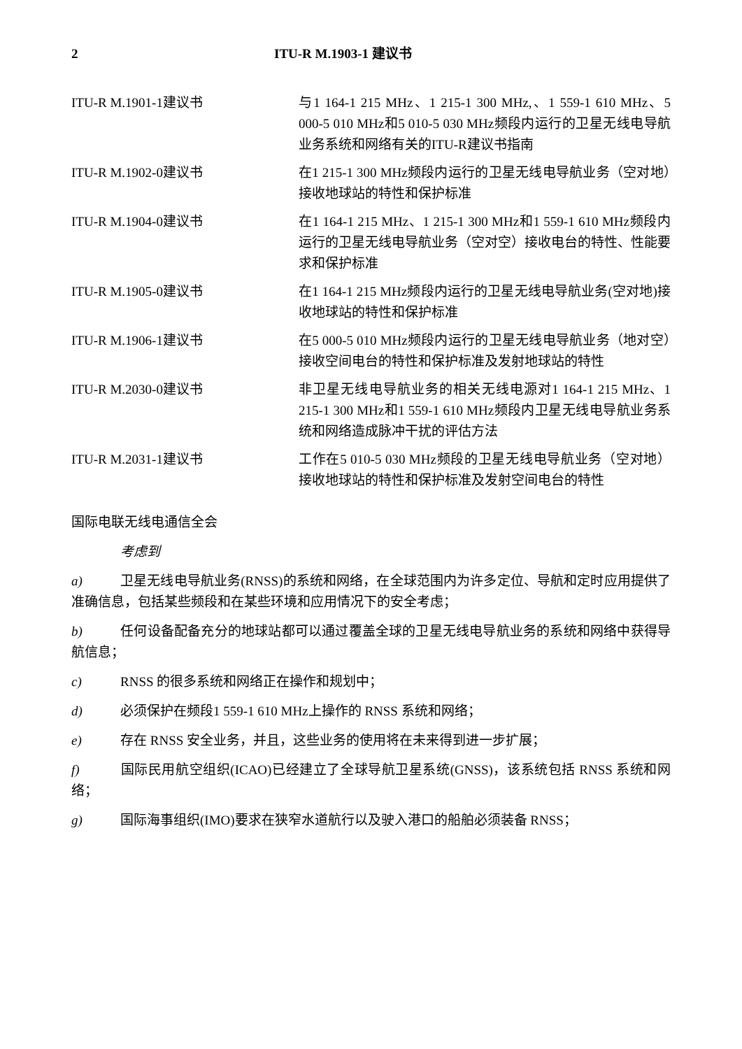2 ITU-R M.1903-1 建议书
| ITU-R M.1901-1建议书 | 与1 164-1 215 MHz、1 215-1 300 MHz,、1 559-1 610 MHz、5 000-5 010 MHz和5 010-5 030 MHz频段内运行的卫星无线电导航业务系统和网络有关的ITU-R建议书指南 |
| ITU-R M.1902-0建议书 | 在1 215-1 300 MHz频段内运行的卫星无线电导航业务（空对地）接收地球站的特性和保护标准 |
| ITU-R M.1904-0建议书 | 在1 164-1 215 MHz、1 215-1 300 MHz和1 559-1 610 MHz频段内运行的卫星无线电导航业务（空对空）接收电台的特性、性能要求和保护标准 |
| ITU-R M.1905-0建议书 | 在1 164-1 215 MHz频段内运行的卫星无线电导航业务(空对地)接收地球站的特性和保护标准 |
| ITU-R M.1906-1建议书 | 在5 000-5 010 MHz频段内运行的卫星无线电导航业务（地对空）接收空间电台的特性和保护标准及发射地球站的特性 |
| ITU-R M.2030-0建议书 | 非卫星无线电导航业务的相关无线电源对1 164-1 215 MHz、1 215-1 300 MHz和1 559-1 610 MHz频段内卫星无线电导航业务系统和网络造成脉冲干扰的评估方法 |
| ITU-R M.2031-1建议书 | 工作在5 010-5 030 MHz频段的卫星无线电导航业务（空对地）接收地球站的特性和保护标准及发射空间电台的特性 |
国际电联无线电通信全会
考虑到
a) 卫星无线电导航业务(RNSS)的系统和网络，在全球范围内为许多定位、导航和定时应用提供了准确信息，包括某些频段和在某些环境和应用情况下的安全考虑；
b) 任何设备配备充分的地球站都可以通过覆盖全球的卫星无线电导航业务的系统和网络中获得导航信息；
c) RNSS 的很多系统和网络正在操作和规划中；
d) 必须保护在频段1 559-1 610 MHz上操作的 RNSS 系统和网络；
e) 存在 RNSS 安全业务，并且，这些业务的使用将在未来得到进一步扩展；
f) 国际民用航空组织(ICAO)已经建立了全球导航卫星系统(GNSS)，该系统包括 RNSS 系统和网络；
g) 国际海事组织(IMO)要求在狭窄水道航行以及驶入港口的船舶必须装备 RNSS；